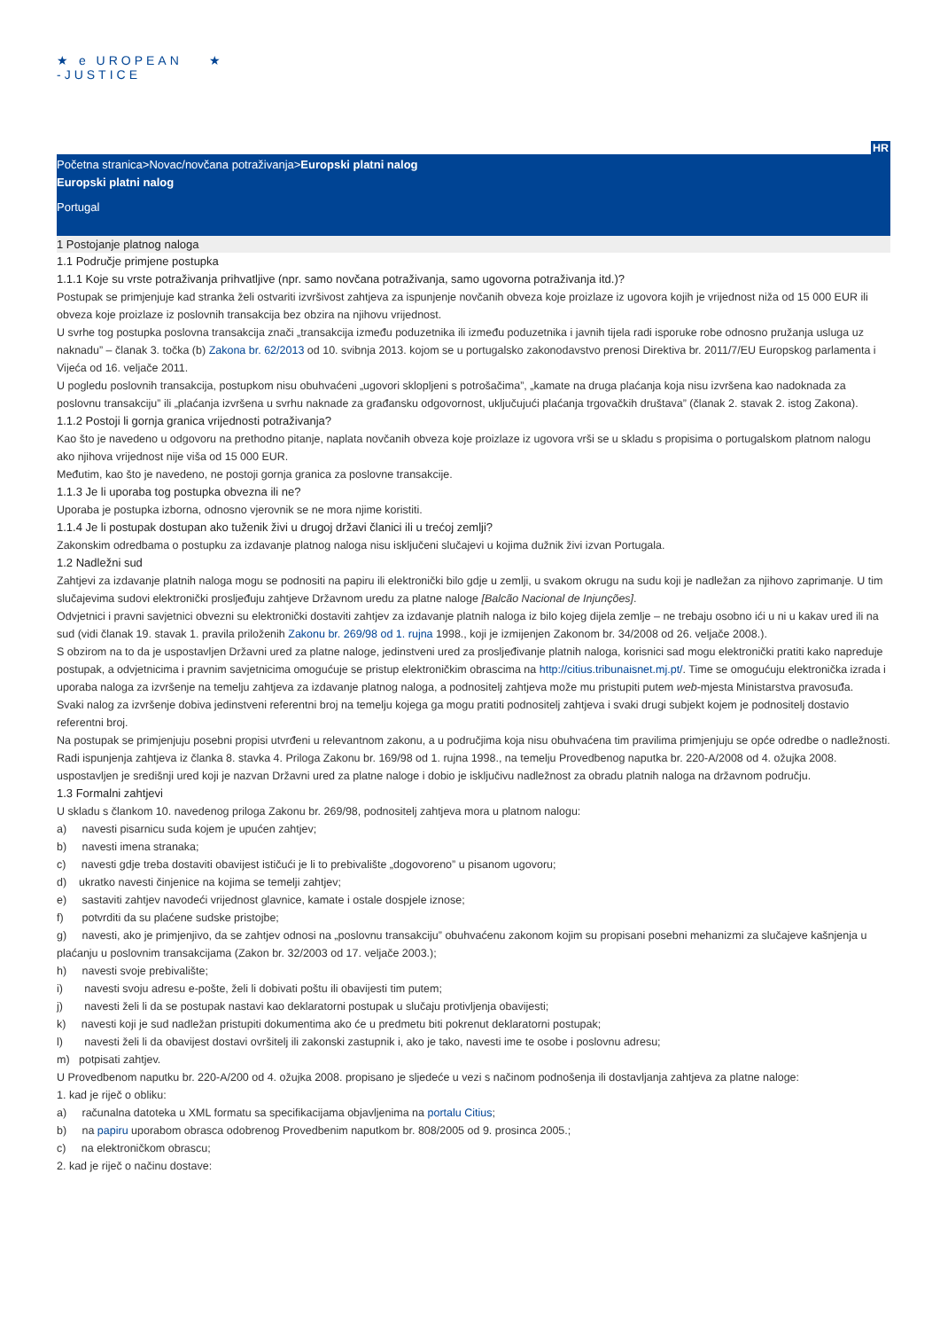★ e UROPEAN
-JUSTICE
★
HR
Početna stranica>Novac/novčana potraživanja>Europski platni nalog
Europski platni nalog
Portugal
1 Postojanje platnog naloga
1.1 Područje primjene postupka
1.1.1 Koje su vrste potraživanja prihvatljive (npr. samo novčana potraživanja, samo ugovorna potraživanja itd.)?
Postupak se primjenjuje kad stranka želi ostvariti izvršivost zahtjeva za ispunjenje novčanih obveza koje proizlaze iz ugovora kojih je vrijednost niža od 15 000 EUR ili obveza koje proizlaze iz poslovnih transakcija bez obzira na njihovu vrijednost.
U svrhe tog postupka poslovna transakcija znači „transakcija između poduzetnika ili između poduzetnika i javnih tijela radi isporuke robe odnosno pružanja usluga uz naknadu” – članak 3. točka (b) Zakona br. 62/2013 od 10. svibnja 2013. kojom se u portugalsko zakonodavstvo prenosi Direktiva br. 2011/7/EU Europskog parlamenta i Vijeća od 16. veljače 2011.
U pogledu poslovnih transakcija, postupkom nisu obuhvaćeni „ugovori sklopljeni s potrošačima”, „kamate na druga plaćanja koja nisu izvršena kao nadoknada za poslovnu transakciju” ili „plaćanja izvršena u svrhu naknade za građansku odgovornost, uključujući plaćanja trgovačkih društava” (članak 2. stavak 2. istog Zakona).
1.1.2 Postoji li gornja granica vrijednosti potraživanja?
Kao što je navedeno u odgovoru na prethodno pitanje, naplata novčanih obveza koje proizlaze iz ugovora vrši se u skladu s propisima o portugalskom platnom nalogu ako njihova vrijednost nije viša od 15 000 EUR.
Međutim, kao što je navedeno, ne postoji gornja granica za poslovne transakcije.
1.1.3 Je li uporaba tog postupka obvezna ili ne?
Uporaba je postupka izborna, odnosno vjerovnik se ne mora njime koristiti.
1.1.4 Je li postupak dostupan ako tuženik živi u drugoj državi članici ili u trećoj zemlji?
Zakonskim odredbama o postupku za izdavanje platnog naloga nisu isključeni slučajevi u kojima dužnik živi izvan Portugala.
1.2 Nadležni sud
Zahtjevi za izdavanje platnih naloga mogu se podnositi na papiru ili elektronički bilo gdje u zemlji, u svakom okrugu na sudu koji je nadležan za njihovo zaprimanje. U tim slučajevima sudovi elektronički prosljeđuju zahtjeve Državnom uredu za platne naloge [Balcão Nacional de Injunções].
Odvjetnici i pravni savjetnici obvezni su elektronički dostaviti zahtjev za izdavanje platnih naloga iz bilo kojeg dijela zemlje – ne trebaju osobno ići u ni u kakav ured ili na sud (vidi članak 19. stavak 1. pravila priloženih Zakonu br. 269/98 od 1. rujna 1998., koji je izmijenjen Zakonom br. 34/2008 od 26. veljače 2008.).
S obzirom na to da je uspostavljen Državni ured za platne naloge, jedinstveni ured za prosljeđivanje platnih naloga, korisnici sad mogu elektronički pratiti kako napreduje postupak, a odvjetnicima i pravnim savjetnicima omogućuje se pristup elektroničkim obrascima na http://citius.tribunaisnet.mj.pt/. Time se omogućuju elektronička izrada i uporaba naloga za izvršenje na temelju zahtjeva za izdavanje platnog naloga, a podnositelj zahtjeva može mu pristupiti putem web-mjesta Ministarstva pravosuđa.
Svaki nalog za izvršenje dobiva jedinstveni referentni broj na temelju kojega ga mogu pratiti podnositelj zahtjeva i svaki drugi subjekt kojem je podnositelj dostavio referentni broj.
Na postupak se primjenjuju posebni propisi utvrđeni u relevantnom zakonu, a u područjima koja nisu obuhvaćena tim pravilima primjenjuju se opće odredbe o nadležnosti.
Radi ispunjenja zahtjeva iz članka 8. stavka 4. Priloga Zakonu br. 169/98 od 1. rujna 1998., na temelju Provedbenog naputka br. 220-A/2008 od 4. ožujka 2008. uspostavljen je središnji ured koji je nazvan Državni ured za platne naloge i dobio je isključivu nadležnost za obradu platnih naloga na državnom području.
1.3 Formalni zahtjevi
U skladu s člankom 10. navedenog priloga Zakonu br. 269/98, podnositelj zahtjeva mora u platnom nalogu:
a) navesti pisarnicu suda kojem je upućen zahtjev;
b) navesti imena stranaka;
c) navesti gdje treba dostaviti obavijest ističući je li to prebivalište „dogovoreno” u pisanom ugovoru;
d) ukratko navesti činjenice na kojima se temelji zahtjev;
e) sastaviti zahtjev navodeći vrijednost glavnice, kamate i ostale dospjele iznose;
f) potvrditi da su plaćene sudske pristojbe;
g) navesti, ako je primjenjivo, da se zahtjev odnosi na „poslovnu transakciju” obuhvaćenu zakonom kojim su propisani posebni mehanizmi za slučajeve kašnjenja u plaćanju u poslovnim transakcijama (Zakon br. 32/2003 od 17. veljače 2003.);
h) navesti svoje prebivalište;
i) navesti svoju adresu e-pošte, želi li dobivati poštu ili obavijesti tim putem;
j) navesti želi li da se postupak nastavi kao deklaratorni postupak u slučaju protivljenja obavijesti;
k) navesti koji je sud nadležan pristupiti dokumentima ako će u predmetu biti pokrenut deklaratorni postupak;
l) navesti želi li da obavijest dostavi ovršitelj ili zakonski zastupnik i, ako je tako, navesti ime te osobe i poslovnu adresu;
m) potpisati zahtjev.
U Provedbenom naputku br. 220-A/200 od 4. ožujka 2008. propisano je sljedeće u vezi s načinom podnošenja ili dostavljanja zahtjeva za platne naloge:
1. kad je riječ o obliku:
a) računalna datoteka u XML formatu sa specifikacijama objavljenima na portalu Citius;
b) na papiru uporabom obrasca odobrenog Provedbenim naputkom br. 808/2005 od 9. prosinca 2005.;
c) na elektroničkom obrascu;
2. kad je riječ o načinu dostave: